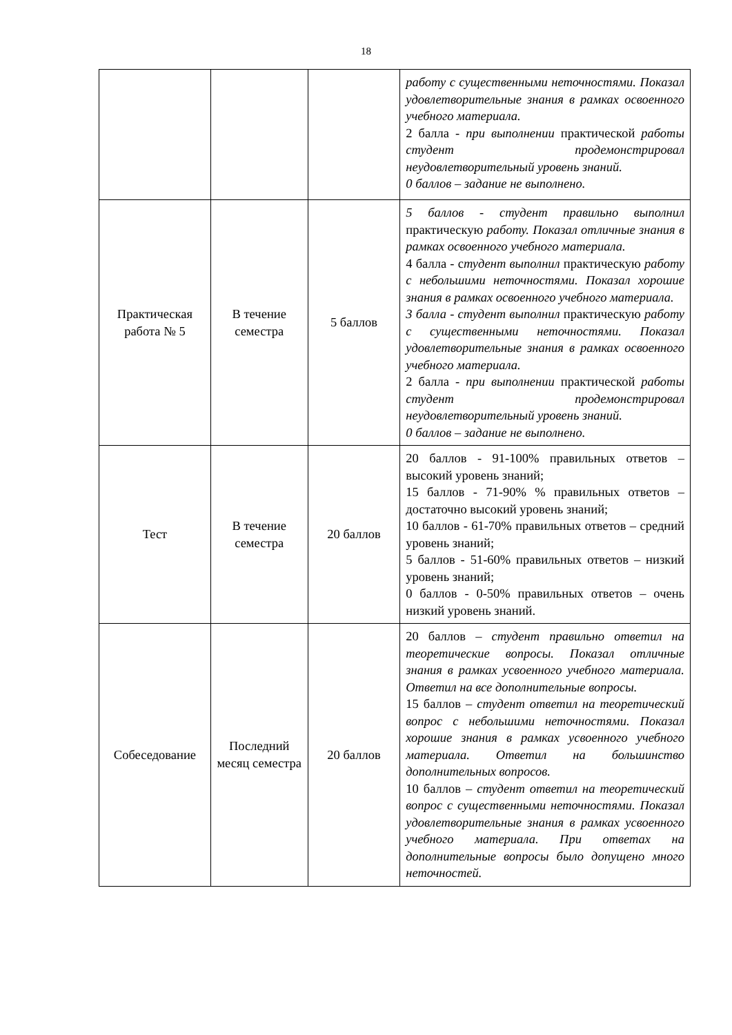18
| | | | работу с существенными неточностями. Показал удовлетворительные знания в рамках освоенного учебного материала. 2 балла - при выполнении практической работы студент продемонстрировал неудовлетворительный уровень знаний. 0 баллов – задание не выполнено. |
| Практическая работа № 5 | В течение семестра | 5 баллов | 5 баллов - студент правильно выполнил практическую работу. Показал отличные знания в рамках освоенного учебного материала. 4 балла - с тудент выполнил практическую работу с небольшими неточностями. Показал хорошие знания в рамках освоенного учебного материала. 3 балла - студент выполнил практическую работу с существенными неточностями. Показал удовлетворительные знания в рамках освоенного учебного материала. 2 балла - при выполнении практической работы студент продемонстрировал неудовлетворительный уровень знаний. 0 баллов – задание не выполнено. |
| Тест | В течение семестра | 20 баллов | 20 баллов - 91-100% правильных ответов – высокий уровень знаний; 15 баллов - 71-90% % правильных ответов – достаточно высокий уровень знаний; 10 баллов - 61-70% правильных ответов – средний уровень знаний; 5 баллов - 51-60% правильных ответов – низкий уровень знаний; 0 баллов - 0-50% правильных ответов – очень низкий уровень знаний. |
| Собеседование | Последний месяц семестра | 20 баллов | 20 баллов – студент правильно ответил на теоретические вопросы. Показал отличные знания в рамках усвоенного учебного материала. Ответил на все дополнительные вопросы. 15 баллов – студент ответил на теоретический вопрос с небольшими неточностями. Показал хорошие знания в рамках усвоенного учебного материала. Ответил на большинство дополнительных вопросов. 10 баллов – студент ответил на теоретический вопрос с существенными неточностями. Показал удовлетворительные знания в рамках усвоенного учебного материала. При ответах на дополнительные вопросы было допущено много неточностей. |